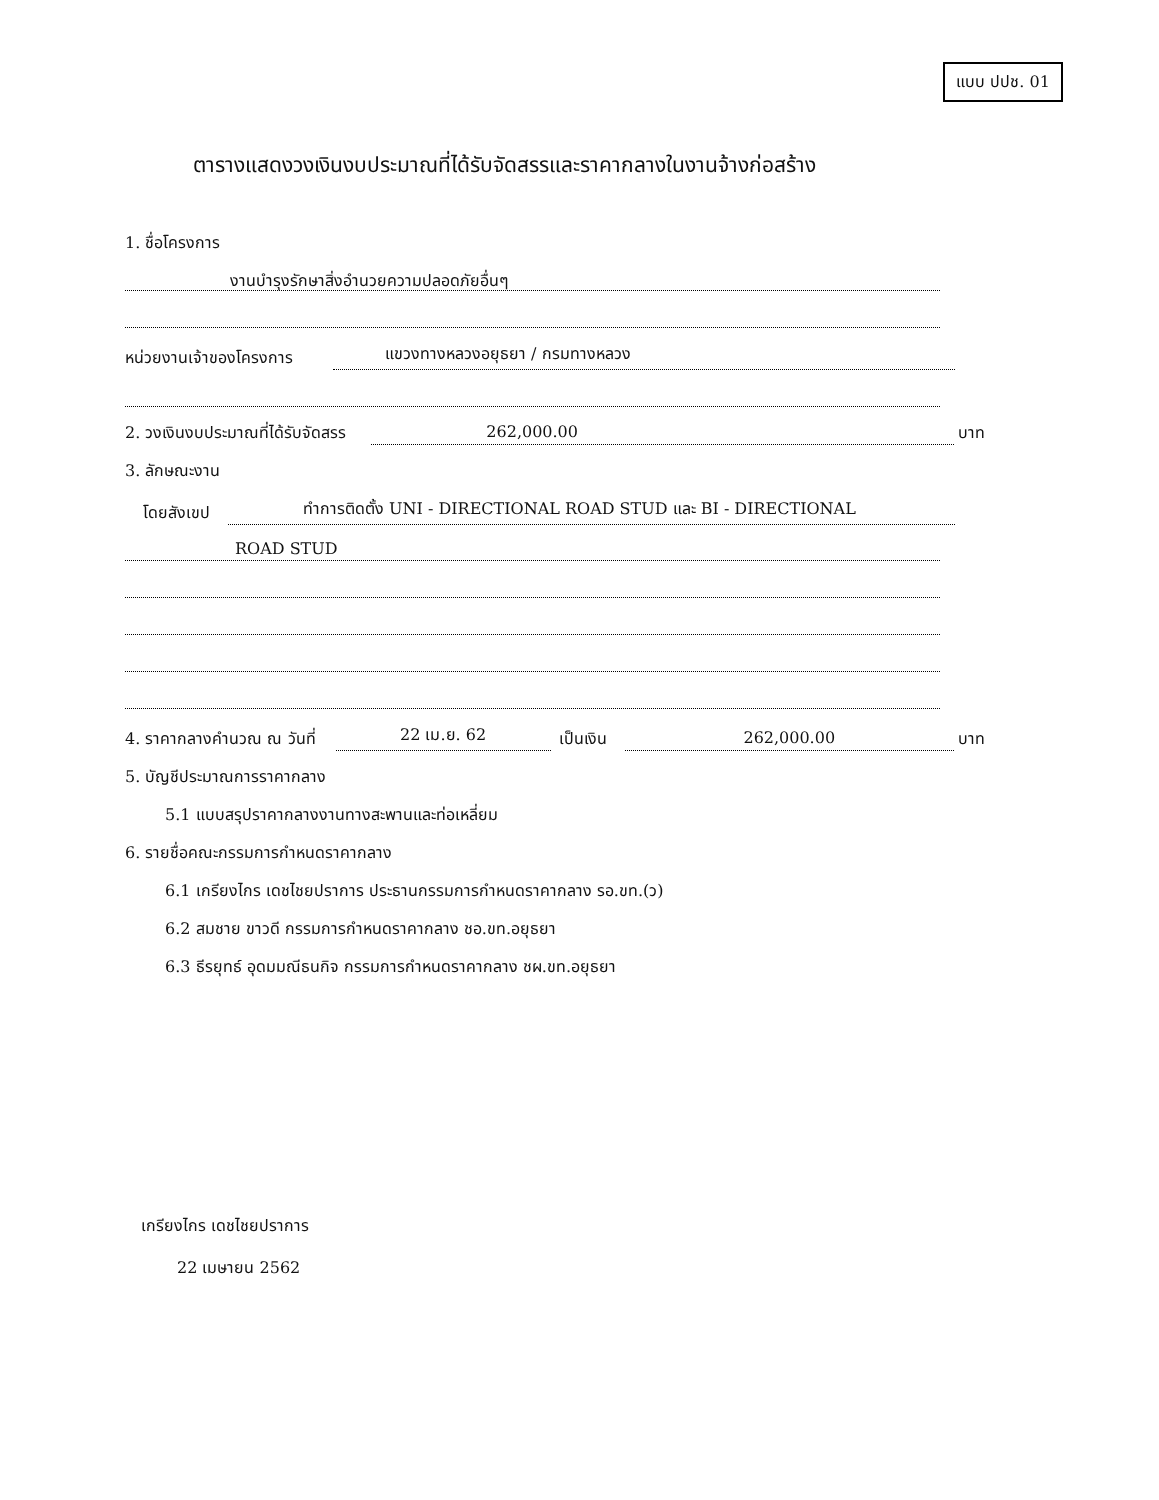แบบ ปปช. 01
ตารางแสดงวงเงินงบประมาณที่ได้รับจัดสรรและราคากลางในงานจ้างก่อสร้าง
1. ชื่อโครงการ
งานบำรุงรักษาสิ่งอำนวยความปลอดภัยอื่นๆ
หน่วยงานเจ้าของโครงการ แขวงทางหลวงอยุธยา / กรมทางหลวง
2. วงเงินงบประมาณที่ได้รับจัดสรร 262,000.00 บาท
3. ลักษณะงาน
โดยสังเขป ทำการติดตั้ง UNI - DIRECTIONAL ROAD STUD และ BI - DIRECTIONAL
ROAD STUD
4. ราคากลางคำนวณ ณ วันที่ 22 เม.ย. 62 เป็นเงิน 262,000.00 บาท
5. บัญชีประมาณการราคากลาง
5.1 แบบสรุปราคากลางงานทางสะพานและท่อเหลี่ยม
6. รายชื่อคณะกรรมการกำหนดราคากลาง
6.1 เกรียงไกร เดชไชยปราการ ประธานกรรมการกำหนดราคากลาง รอ.ขท.(ว)
6.2 สมชาย ขาวดี กรรมการกำหนดราคากลาง ชอ.ขท.อยุธยา
6.3 ธีรยุทธ์ อุดมมณีธนกิจ กรรมการกำหนดราคากลาง ชผ.ขท.อยุธยา
เกรียงไกร เดชไชยปราการ
22 เมษายน 2562